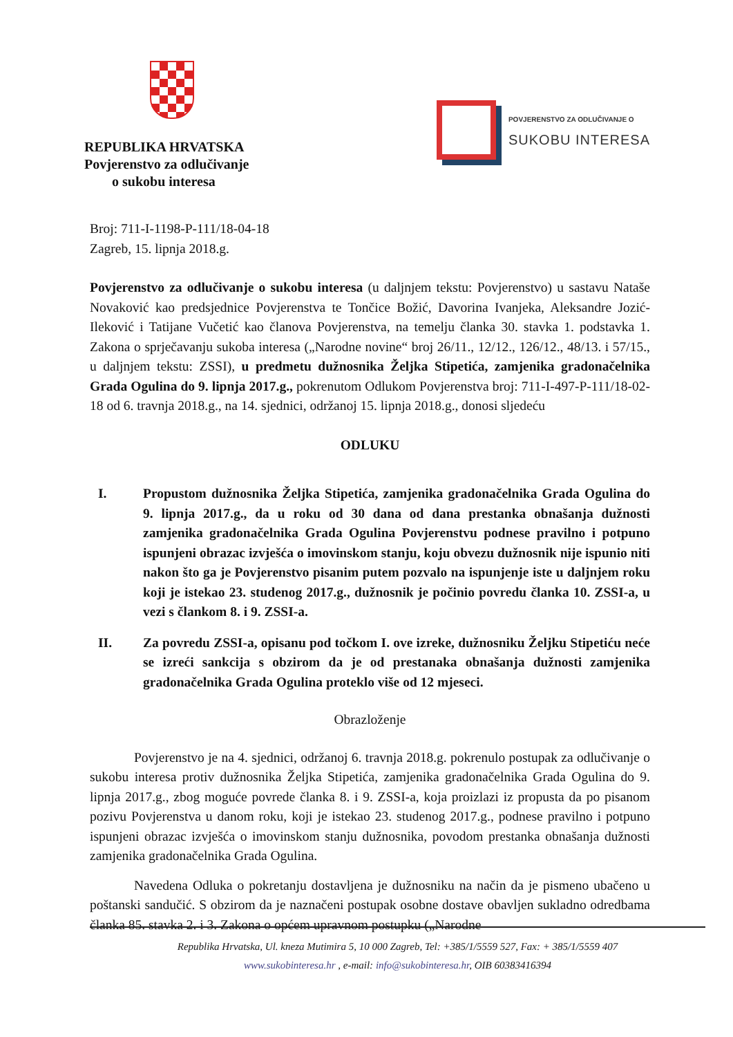REPUBLIKA HRVATSKA
Povjerenstvo za odlučivanje
o sukobu interesa
POVJERENSTVO ZA ODLUČIVANJE O
SUKOBU INTERESA
Broj: 711-I-1198-P-111/18-04-18
Zagreb, 15. lipnja 2018.g.
Povjerenstvo za odlučivanje o sukobu interesa (u daljnjem tekstu: Povjerenstvo) u sastavu Nataše Novaković kao predsjednice Povjerenstva te Tončice Božić, Davorina Ivanjeka, Aleksandre Jozić-Ileković i Tatijane Vučetić kao članova Povjerenstva, na temelju članka 30. stavka 1. podstavka 1. Zakona o sprječavanju sukoba interesa („Narodne novine“ broj 26/11., 12/12., 126/12., 48/13. i 57/15., u daljnjem tekstu: ZSSI), u predmetu dužnosnika Željka Stipetića, zamjenika gradonačelnika Grada Ogulina do 9. lipnja 2017.g., pokrenutom Odlukom Povjerenstva broj: 711-I-497-P-111/18-02-18 od 6. travnja 2018.g., na 14. sjednici, održanoj 15. lipnja 2018.g., donosi sljedeću
ODLUKU
I. Propustom dužnosnika Željka Stipetića, zamjenika gradonačelnika Grada Ogulina do 9. lipnja 2017.g., da u roku od 30 dana od dana prestanka obnašanja dužnosti zamjenika gradonačelnika Grada Ogulina Povjerenstvu podnese pravilno i potpuno ispunjeni obrazac izvješća o imovinskom stanju, koju obvezu dužnosnik nije ispunio niti nakon što ga je Povjerenstvo pisanim putem pozvalo na ispunjenje iste u daljnjem roku koji je istekao 23. studenog 2017.g., dužnosnik je počinio povredu članka 10. ZSSI-a, u vezi s člankom 8. i 9. ZSSI-a.
II. Za povredu ZSSI-a, opisanu pod točkom I. ove izreke, dužnosniku Željku Stipetiću neće se izreći sankcija s obzirom da je od prestanaka obnašanja dužnosti zamjenika gradonačelnika Grada Ogulina proteklo više od 12 mjeseci.
Obrazloženje
Povjerenstvo je na 4. sjednici, održanoj 6. travnja 2018.g. pokrenulo postupak za odlučivanje o sukobu interesa protiv dužnosnika Željka Stipetića, zamjenika gradonačelnika Grada Ogulina do 9. lipnja 2017.g., zbog moguće povrede članka 8. i 9. ZSSI-a, koja proizlazi iz propusta da po pisanom pozivu Povjerenstva u danom roku, koji je istekao 23. studenog 2017.g., podnese pravilno i potpuno ispunjeni obrazac izvješća o imovinskom stanju dužnosnika, povodom prestanka obnašanja dužnosti zamjenika gradonačelnika Grada Ogulina.
Navedena Odluka o pokretanju dostavljena je dužnosniku na način da je pismeno ubačeno u poštanski sandučić. S obzirom da je naznačeni postupak osobne dostave obavljen sukladno odredbama članka 85. stavka 2. i 3. Zakona o općem upravnom postupku („Narodne
Republika Hrvatska, Ul. kneza Mutimira 5, 10 000 Zagreb, Tel: +385/1/5559 527, Fax: + 385/1/5559 407
www.sukobinteresa.hr , e-mail: info@sukobinteresa.hr, OIB 60383416394